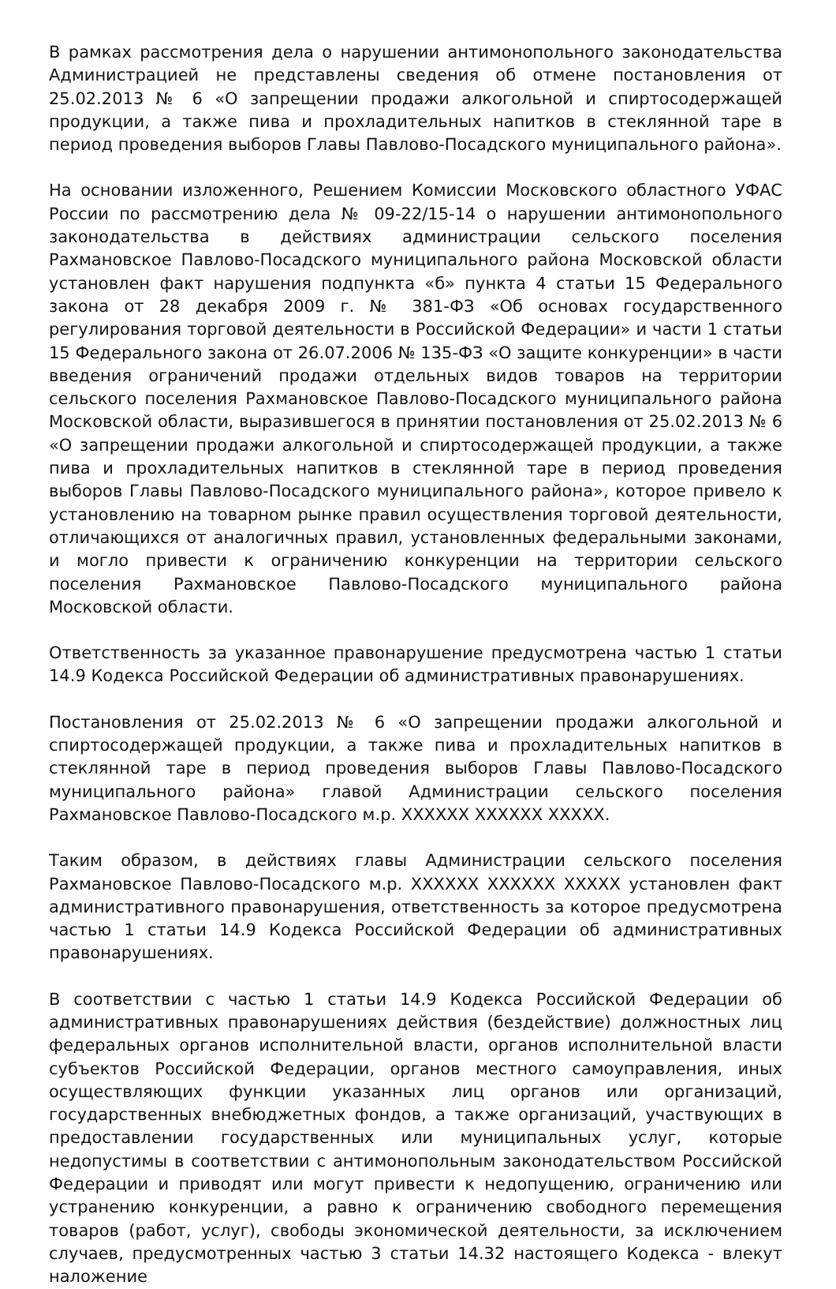В рамках рассмотрения дела о нарушении антимонопольного законодательства Администрацией не представлены сведения об отмене постановления от 25.02.2013 № 6 «О запрещении продажи алкогольной и спиртосодержащей продукции, а также пива и прохладительных напитков в стеклянной таре в период проведения выборов Главы Павлово-Посадского муниципального района».
На основании изложенного, Решением Комиссии Московского областного УФАС России по рассмотрению дела № 09-22/15-14 о нарушении антимонопольного законодательства в действиях администрации сельского поселения Рахмановское Павлово-Посадского муниципального района Московской области установлен факт нарушения подпункта «б» пункта 4 статьи 15 Федерального закона от 28 декабря 2009 г. № 381-ФЗ «Об основах государственного регулирования торговой деятельности в Российской Федерации» и части 1 статьи 15 Федерального закона от 26.07.2006 № 135-ФЗ «О защите конкуренции» в части введения ограничений продажи отдельных видов товаров на территории сельского поселения Рахмановское Павлово-Посадского муниципального района Московской области, выразившегося в принятии постановления от 25.02.2013 № 6 «О запрещении продажи алкогольной и спиртосодержащей продукции, а также пива и прохладительных напитков в стеклянной таре в период проведения выборов Главы Павлово-Посадского муниципального района», которое привело к установлению на товарном рынке правил осуществления торговой деятельности, отличающихся от аналогичных правил, установленных федеральными законами, и могло привести к ограничению конкуренции на территории сельского поселения Рахмановское Павлово-Посадского муниципального района Московской области.
Ответственность за указанное правонарушение предусмотрена частью 1 статьи 14.9 Кодекса Российской Федерации об административных правонарушениях.
Постановления от 25.02.2013 № 6 «О запрещении продажи алкогольной и спиртосодержащей продукции, а также пива и прохладительных напитков в стеклянной таре в период проведения выборов Главы Павлово-Посадского муниципального района» главой Администрации сельского поселения Рахмановское Павлово-Посадского м.р. XXXXXX XXXXXX XXXXX.
Таким образом, в действиях главы Администрации сельского поселения Рахмановское Павлово-Посадского м.р. XXXXXX XXXXXX XXXXX установлен факт административного правонарушения, ответственность за которое предусмотрена частью 1 статьи 14.9 Кодекса Российской Федерации об административных правонарушениях.
В соответствии с частью 1 статьи 14.9 Кодекса Российской Федерации об административных правонарушениях действия (бездействие) должностных лиц федеральных органов исполнительной власти, органов исполнительной власти субъектов Российской Федерации, органов местного самоуправления, иных осуществляющих функции указанных лиц органов или организаций, государственных внебюджетных фондов, а также организаций, участвующих в предоставлении государственных или муниципальных услуг, которые недопустимы в соответствии с антимонопольным законодательством Российской Федерации и приводят или могут привести к недопущению, ограничению или устранению конкуренции, а равно к ограничению свободного перемещения товаров (работ, услуг), свободы экономической деятельности, за исключением случаев, предусмотренных частью 3 статьи 14.32 настоящего Кодекса - влекут наложение